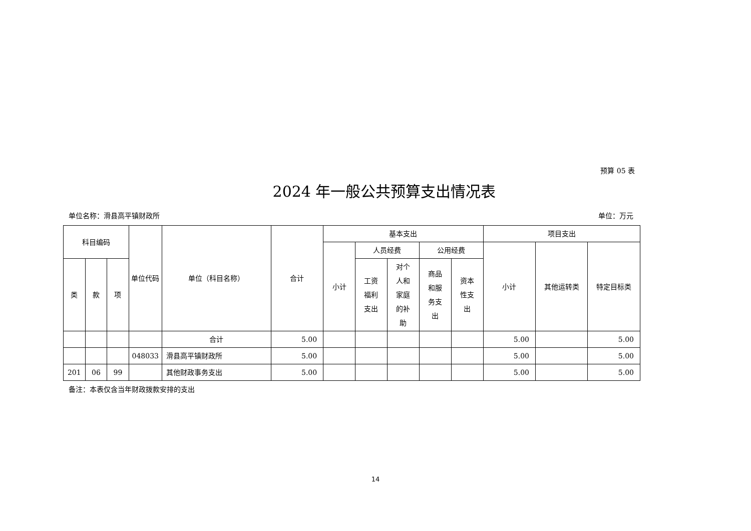预算 05 表
2024 年一般公共预算支出情况表
单位名称：滑县高平镇财政所 单位：万元
| 科目编码 | | | 单位代码 | 单位（科目名称） | 合计 | 基本支出 | | | | | 项目支出 | | |
| --- | --- | --- | --- | --- | --- | --- | --- | --- | --- | --- | --- | --- | --- |
| | | | | | | 小计 | 人员经费 | | 公用经费 | | 小计 | 其他运转类 | 特定目标类 |
| 类 | 款 | 项 | | | | | 工资 福利 支出 | 对个 人和 家庭 的补 助 | 商品 和服 务支 出 | 资本 性支 出 | | | |
| | | | | 合计 | 5.00 | | | | | | 5.00 | | 5.00 |
| | | | 048033 | 滑县高平镇财政所 | 5.00 | | | | | | 5.00 | | 5.00 |
| 201 | 06 | 99 | | 其他财政事务支出 | 5.00 | | | | | | 5.00 | | 5.00 |
备注：本表仅含当年财政拨款安排的支出
14